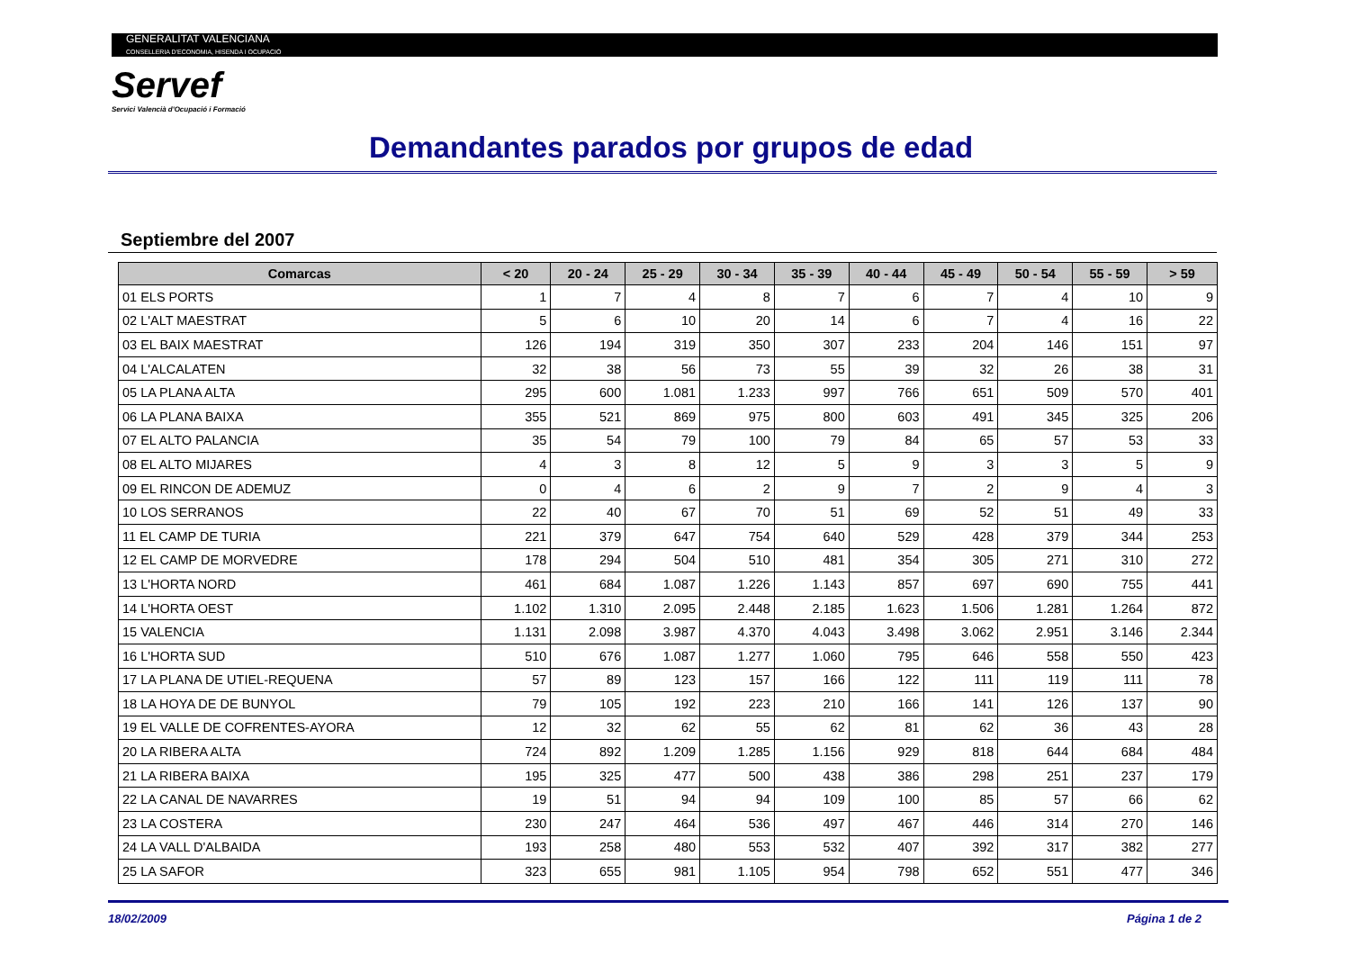GENERALITAT VALENCIANA
CONSELLERIA D'ECONOMIA, HISENDA I OCUPACIÓ
Servef
Servici Valencià d'Ocupació i Formació
Demandantes parados por grupos de edad
Septiembre del 2007
| Comarcas | < 20 | 20 - 24 | 25 - 29 | 30 - 34 | 35 - 39 | 40 - 44 | 45 - 49 | 50 - 54 | 55 - 59 | > 59 |
| --- | --- | --- | --- | --- | --- | --- | --- | --- | --- | --- |
| 01 ELS PORTS | 1 | 7 | 4 | 8 | 7 | 6 | 7 | 4 | 10 | 9 |
| 02 L'ALT MAESTRAT | 5 | 6 | 10 | 20 | 14 | 6 | 7 | 4 | 16 | 22 |
| 03 EL BAIX MAESTRAT | 126 | 194 | 319 | 350 | 307 | 233 | 204 | 146 | 151 | 97 |
| 04 L'ALCALATEN | 32 | 38 | 56 | 73 | 55 | 39 | 32 | 26 | 38 | 31 |
| 05 LA PLANA ALTA | 295 | 600 | 1.081 | 1.233 | 997 | 766 | 651 | 509 | 570 | 401 |
| 06 LA PLANA BAIXA | 355 | 521 | 869 | 975 | 800 | 603 | 491 | 345 | 325 | 206 |
| 07 EL ALTO PALANCIA | 35 | 54 | 79 | 100 | 79 | 84 | 65 | 57 | 53 | 33 |
| 08 EL ALTO MIJARES | 4 | 3 | 8 | 12 | 5 | 9 | 3 | 3 | 5 | 9 |
| 09 EL RINCON DE ADEMUZ | 0 | 4 | 6 | 2 | 9 | 7 | 2 | 9 | 4 | 3 |
| 10 LOS SERRANOS | 22 | 40 | 67 | 70 | 51 | 69 | 52 | 51 | 49 | 33 |
| 11 EL CAMP DE TURIA | 221 | 379 | 647 | 754 | 640 | 529 | 428 | 379 | 344 | 253 |
| 12 EL CAMP DE MORVEDRE | 178 | 294 | 504 | 510 | 481 | 354 | 305 | 271 | 310 | 272 |
| 13 L'HORTA NORD | 461 | 684 | 1.087 | 1.226 | 1.143 | 857 | 697 | 690 | 755 | 441 |
| 14 L'HORTA OEST | 1.102 | 1.310 | 2.095 | 2.448 | 2.185 | 1.623 | 1.506 | 1.281 | 1.264 | 872 |
| 15 VALENCIA | 1.131 | 2.098 | 3.987 | 4.370 | 4.043 | 3.498 | 3.062 | 2.951 | 3.146 | 2.344 |
| 16 L'HORTA SUD | 510 | 676 | 1.087 | 1.277 | 1.060 | 795 | 646 | 558 | 550 | 423 |
| 17 LA PLANA DE UTIEL-REQUENA | 57 | 89 | 123 | 157 | 166 | 122 | 111 | 119 | 111 | 78 |
| 18 LA HOYA DE DE BUNYOL | 79 | 105 | 192 | 223 | 210 | 166 | 141 | 126 | 137 | 90 |
| 19 EL VALLE DE COFRENTES-AYORA | 12 | 32 | 62 | 55 | 62 | 81 | 62 | 36 | 43 | 28 |
| 20 LA RIBERA ALTA | 724 | 892 | 1.209 | 1.285 | 1.156 | 929 | 818 | 644 | 684 | 484 |
| 21 LA RIBERA BAIXA | 195 | 325 | 477 | 500 | 438 | 386 | 298 | 251 | 237 | 179 |
| 22 LA CANAL DE NAVARRES | 19 | 51 | 94 | 94 | 109 | 100 | 85 | 57 | 66 | 62 |
| 23 LA COSTERA | 230 | 247 | 464 | 536 | 497 | 467 | 446 | 314 | 270 | 146 |
| 24 LA VALL D'ALBAIDA | 193 | 258 | 480 | 553 | 532 | 407 | 392 | 317 | 382 | 277 |
| 25 LA SAFOR | 323 | 655 | 981 | 1.105 | 954 | 798 | 652 | 551 | 477 | 346 |
18/02/2009 Página 1 de 2